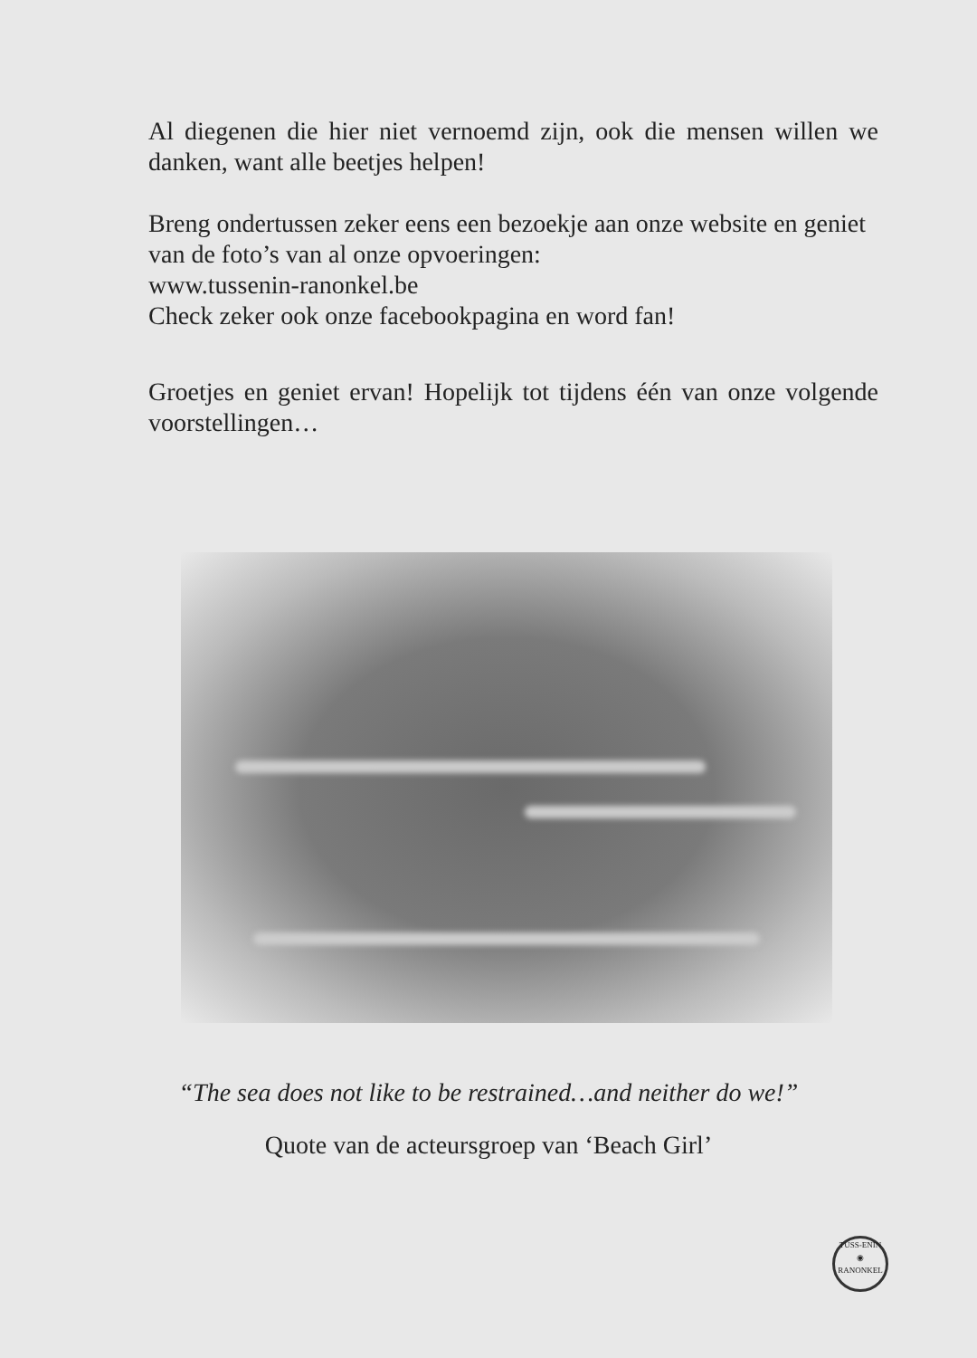Al diegenen die hier niet vernoemd zijn, ook die mensen willen we danken, want alle beetjes helpen!
Breng ondertussen zeker eens een bezoekje aan onze website en geniet van de foto’s van al onze opvoeringen:
www.tussenin-ranonkel.be
Check zeker ook onze facebookpagina en word fan!
Groetjes en geniet ervan! Hopelijk tot tijdens één van onze volgende voorstellingen…
“The sea does not like to be restrained…and neither do we!”
Quote van de acteursgroep van ‘Beach Girl’
TUSS-ENIN
◉
RANONKEL